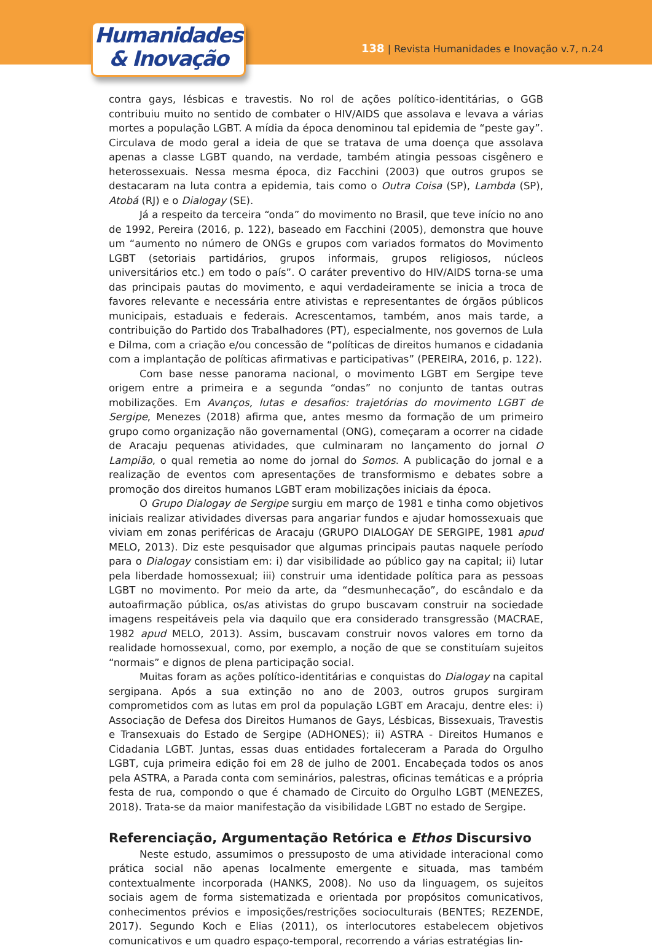Humanidades
& Inovação
138 | Revista Humanidades e Inovação v.7, n.24
contra gays, lésbicas e travestis. No rol de ações político-identitárias, o GGB contribuiu muito no sentido de combater o HIV/AIDS que assolava e levava a várias mortes a população LGBT. A mídia da época denominou tal epidemia de “peste gay”. Circulava de modo geral a ideia de que se tratava de uma doença que assolava apenas a classe LGBT quando, na verdade, também atingia pessoas cisgênero e heterossexuais. Nessa mesma época, diz Facchini (2003) que outros grupos se destacaram na luta contra a epidemia, tais como o Outra Coisa (SP), Lambda (SP), Atobá (RJ) e o Dialogay (SE).
Já a respeito da terceira “onda” do movimento no Brasil, que teve início no ano de 1992, Pereira (2016, p. 122), baseado em Facchini (2005), demonstra que houve um “aumento no número de ONGs e grupos com variados formatos do Movimento LGBT (setoriais partidários, grupos informais, grupos religiosos, núcleos universitários etc.) em todo o país”. O caráter preventivo do HIV/AIDS torna-se uma das principais pautas do movimento, e aqui verdadeiramente se inicia a troca de favores relevante e necessária entre ativistas e representantes de órgãos públicos municipais, estaduais e federais. Acrescentamos, também, anos mais tarde, a contribuição do Partido dos Trabalhadores (PT), especialmente, nos governos de Lula e Dilma, com a criação e/ou concessão de “políticas de direitos humanos e cidadania com a implantação de políticas afirmativas e participativas” (PEREIRA, 2016, p. 122).
Com base nesse panorama nacional, o movimento LGBT em Sergipe teve origem entre a primeira e a segunda “ondas” no conjunto de tantas outras mobilizações. Em Avanços, lutas e desafios: trajetórias do movimento LGBT de Sergipe, Menezes (2018) afirma que, antes mesmo da formação de um primeiro grupo como organização não governamental (ONG), começaram a ocorrer na cidade de Aracaju pequenas atividades, que culminaram no lançamento do jornal O Lampião, o qual remetia ao nome do jornal do Somos. A publicação do jornal e a realização de eventos com apresentações de transformismo e debates sobre a promoção dos direitos humanos LGBT eram mobilizações iniciais da época.
O Grupo Dialogay de Sergipe surgiu em março de 1981 e tinha como objetivos iniciais realizar atividades diversas para angariar fundos e ajudar homossexuais que viviam em zonas periféricas de Aracaju (GRUPO DIALOGAY DE SERGIPE, 1981 apud MELO, 2013). Diz este pesquisador que algumas principais pautas naquele período para o Dialogay consistiam em: i) dar visibilidade ao público gay na capital; ii) lutar pela liberdade homossexual; iii) construir uma identidade política para as pessoas LGBT no movimento. Por meio da arte, da “desmunhecação”, do escândalo e da autoafirmação pública, os/as ativistas do grupo buscavam construir na sociedade imagens respeitáveis pela via daquilo que era considerado transgressão (MACRAE, 1982 apud MELO, 2013). Assim, buscavam construir novos valores em torno da realidade homossexual, como, por exemplo, a noção de que se constituíam sujeitos “normais” e dignos de plena participação social.
Muitas foram as ações político-identitárias e conquistas do Dialogay na capital sergipana. Após a sua extinção no ano de 2003, outros grupos surgiram comprometidos com as lutas em prol da população LGBT em Aracaju, dentre eles: i) Associação de Defesa dos Direitos Humanos de Gays, Lésbicas, Bissexuais, Travestis e Transexuais do Estado de Sergipe (ADHONES); ii) ASTRA - Direitos Humanos e Cidadania LGBT. Juntas, essas duas entidades fortaleceram a Parada do Orgulho LGBT, cuja primeira edição foi em 28 de julho de 2001. Encabeçada todos os anos pela ASTRA, a Parada conta com seminários, palestras, oficinas temáticas e a própria festa de rua, compondo o que é chamado de Circuito do Orgulho LGBT (MENEZES, 2018). Trata-se da maior manifestação da visibilidade LGBT no estado de Sergipe.
Referenciação, Argumentação Retórica e Ethos Discursivo
Neste estudo, assumimos o pressuposto de uma atividade interacional como prática social não apenas localmente emergente e situada, mas também contextualmente incorporada (HANKS, 2008). No uso da linguagem, os sujeitos sociais agem de forma sistematizada e orientada por propósitos comunicativos, conhecimentos prévios e imposições/restrições socioculturais (BENTES; REZENDE, 2017). Segundo Koch e Elias (2011), os interlocutores estabelecem objetivos comunicativos e um quadro espaço-temporal, recorrendo a várias estratégias lin-